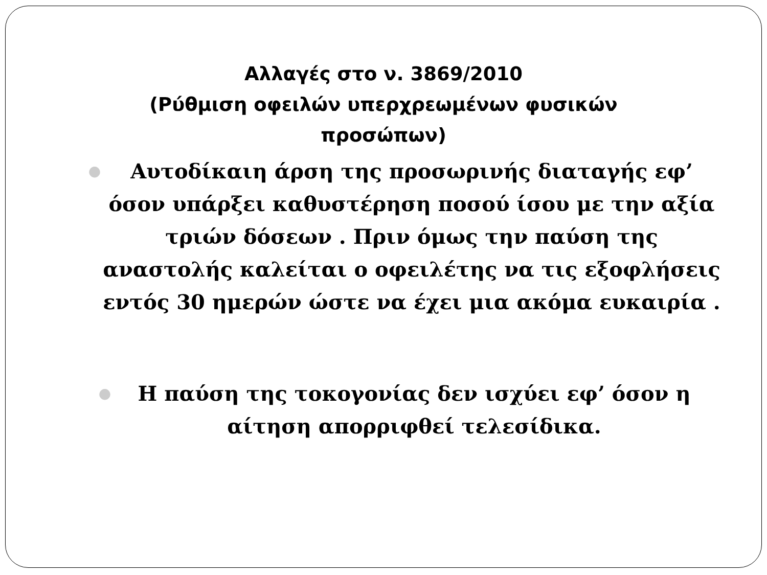Αλλαγές στο ν. 3869/2010
(Ρύθμιση οφειλών υπερχρεωμένων φυσικών προσώπων)
● Αυτοδίκαιη άρση της προσωρινής διαταγής εφ’ όσον υπάρξει καθυστέρηση ποσού ίσου με την αξία τριών δόσεων . Πριν όμως την παύση της αναστολής καλείται ο οφειλέτης να τις εξοφλήσεις εντός 30 ημερών ώστε να έχει μια ακόμα ευκαιρία .
● Η παύση της τοκογονίας δεν ισχύει εφ’ όσον η αίτηση απορριφθεί τελεσίδικα.